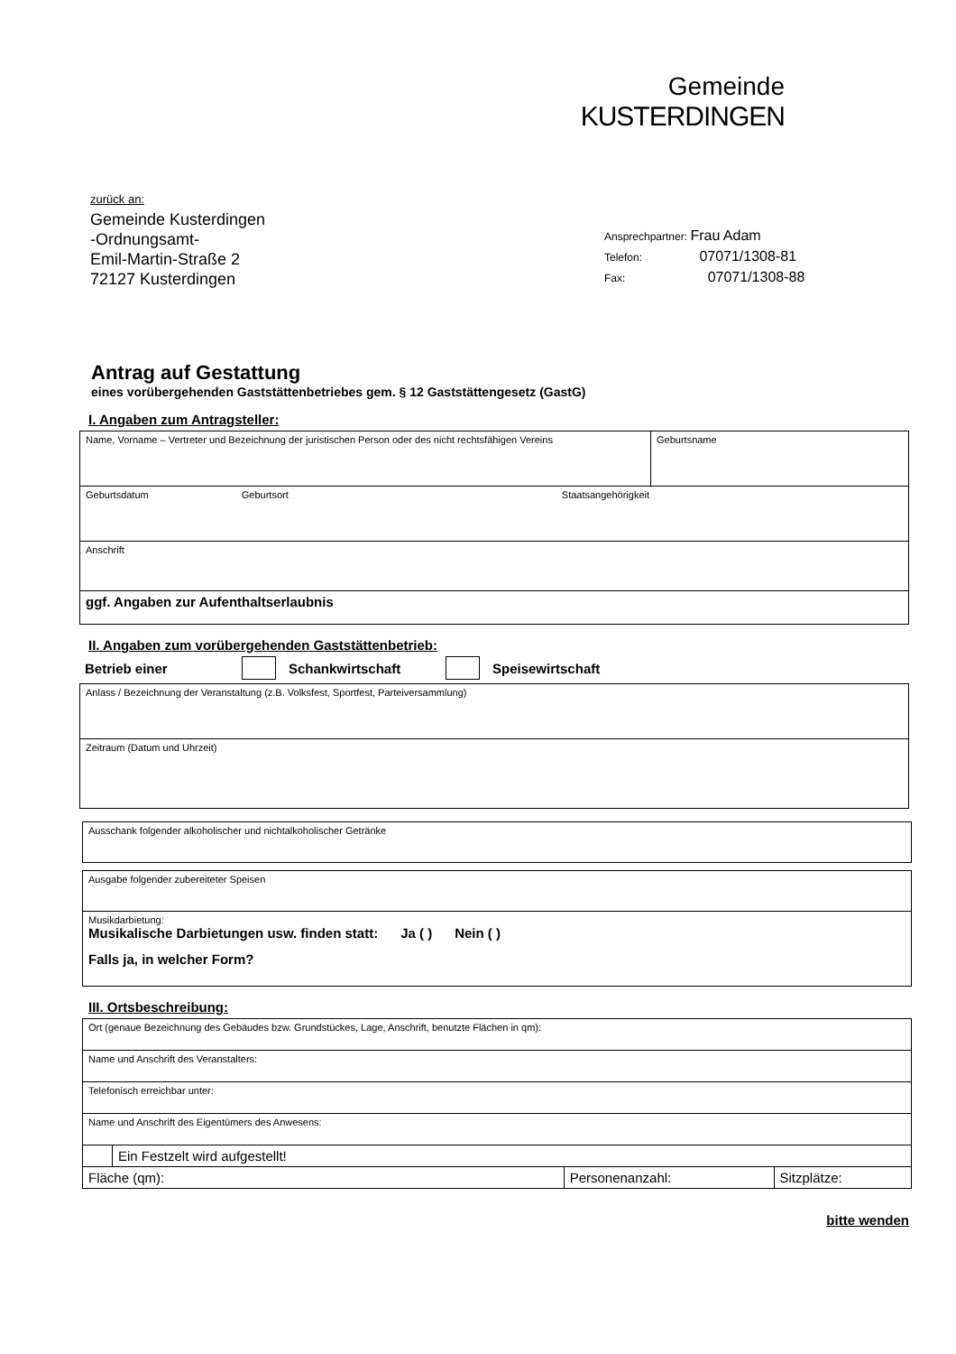Gemeinde
KUSTERDINGEN
zurück an:
Gemeinde Kusterdingen
-Ordnungsamt-
Emil-Martin-Straße 2
72127 Kusterdingen
Ansprechpartner: Frau Adam
Telefon: 07071/1308-81
Fax: 07071/1308-88
Antrag auf Gestattung
eines vorübergehenden Gaststättenbetriebes gem. § 12 Gaststättengesetz (GastG)
I. Angaben zum Antragsteller:
| Name, Vorname – Vertreter und Bezeichnung der juristischen Person oder des nicht rechtsfähigen Vereins | Geburtsname |
| Geburtsdatum Geburtsort Staatsangehörigkeit | |
| Anschrift | |
| ggf. Angaben zur Aufenthaltserlaubnis | |
II. Angaben zum vorübergehenden Gaststättenbetrieb:
Betrieb einer Schankwirtschaft Speisewirtschaft
| Anlass / Bezeichnung der Veranstaltung (z.B. Volksfest, Sportfest, Parteiversammlung) |
| Zeitraum (Datum und Uhrzeit) |
| Ausschank folgender alkoholischer und nichtalkoholischer Getränke |
| Ausgabe folgender zubereiteter Speisen |
| Musikdarbietung: Musikalische Darbietungen usw. finden statt: Ja ( ) Nein ( ) Falls ja, in welcher Form? |
III. Ortsbeschreibung:
| Ort (genaue Bezeichnung des Gebäudes bzw. Grundstückes, Lage, Anschrift, benutzte Flächen in qm): | | | |
| Name und Anschrift des Veranstalters: | | | |
| Telefonisch erreichbar unter: | | | |
| Name und Anschrift des Eigentümers des Anwesens: | | | |
| | Ein Festzelt wird aufgestellt! | | |
| Fläche (qm): | | Personenanzahl: | Sitzplätze: |
bitte wenden